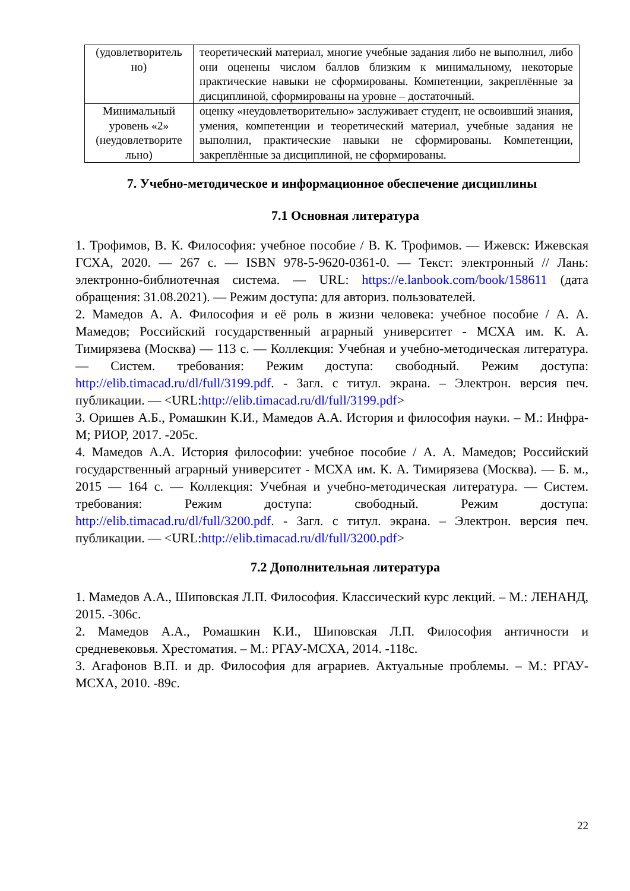| (удовлетворитель но) | теоретический материал, многие учебные задания либо не выполнил, либо они оценены числом баллов близким к минимальному, некоторые практические навыки не сформированы. Компетенции, закреплённые за дисциплиной, сформированы на уровне – достаточный. |
| Минимальный уровень «2» (неудовлетворите льно) | оценку «неудовлетворительно» заслуживает студент, не освоивший знания, умения, компетенции и теоретический материал, учебные задания не выполнил, практические навыки не сформированы. Компетенции, закреплённые за дисциплиной, не сформированы. |
7. Учебно-методическое и информационное обеспечение дисциплины
7.1 Основная литература
1. Трофимов, В. К. Философия: учебное пособие / В. К. Трофимов. — Ижевск: Ижевская ГСХА, 2020. — 267 с. — ISBN 978-5-9620-0361-0. — Текст: электронный // Лань: электронно-библиотечная система. — URL: https://e.lanbook.com/book/158611 (дата обращения: 31.08.2021). — Режим доступа: для авториз. пользователей.
2. Мамедов А. А. Философия и её роль в жизни человека: учебное пособие / А. А. Мамедов; Российский государственный аграрный университет - МСХА им. К. А. Тимирязева (Москва) — 113 с. — Коллекция: Учебная и учебно-методическая литература. — Систем. требования: Режим доступа: свободный. Режим доступа: http://elib.timacad.ru/dl/full/3199.pdf. - Загл. с титул. экрана. – Электрон. версия печ. публикации. — <URL:http://elib.timacad.ru/dl/full/3199.pdf>
3. Оришев А.Б., Ромашкин К.И., Мамедов А.А. История и философия науки. – М.: Инфра-М; РИОР, 2017. -205с.
4. Мамедов А.А. История философии: учебное пособие / А. А. Мамедов; Российский государственный аграрный университет - МСХА им. К. А. Тимирязева (Москва). — Б. м., 2015 — 164 с. — Коллекция: Учебная и учебно-методическая литература. — Систем. требования: Режим доступа: свободный. Режим доступа: http://elib.timacad.ru/dl/full/3200.pdf. - Загл. с титул. экрана. – Электрон. версия печ. публикации. — <URL:http://elib.timacad.ru/dl/full/3200.pdf>
7.2 Дополнительная литература
1. Мамедов А.А., Шиповская Л.П. Философия. Классический курс лекций. – М.: ЛЕНАНД, 2015. -306с.
2. Мамедов А.А., Ромашкин К.И., Шиповская Л.П. Философия античности и средневековья. Хрестоматия. – М.: РГАУ-МСХА, 2014. -118с.
3. Агафонов В.П. и др. Философия для аграриев. Актуальные проблемы. – М.: РГАУ-МСХА, 2010. -89с.
22